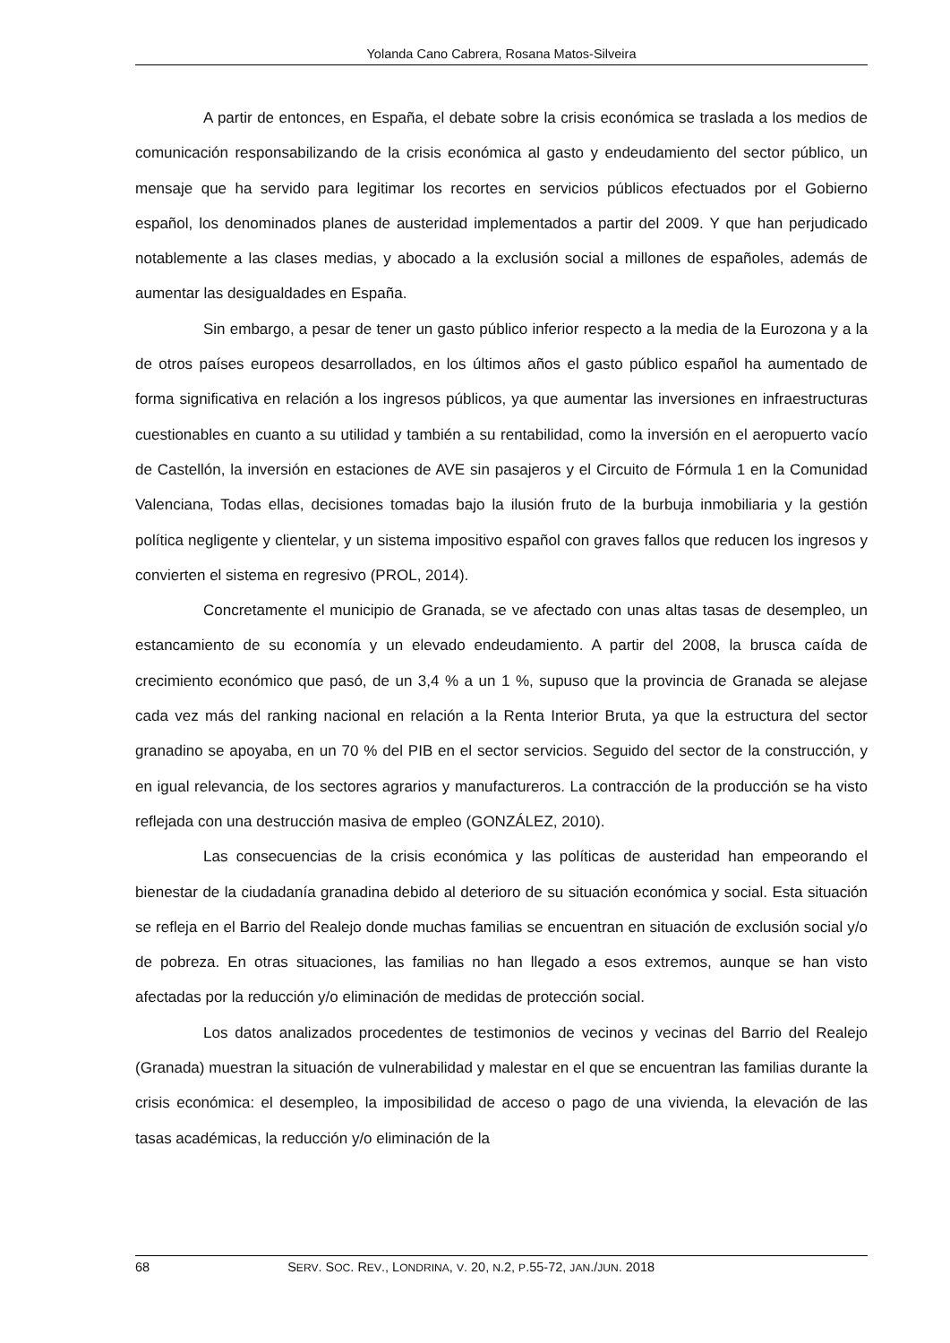Yolanda Cano Cabrera, Rosana Matos-Silveira
A partir de entonces, en España, el debate sobre la crisis económica se traslada a los medios de comunicación responsabilizando de la crisis económica al gasto y endeudamiento del sector público, un mensaje que ha servido para legitimar los recortes en servicios públicos efectuados por el Gobierno español, los denominados planes de austeridad implementados a partir del 2009. Y que han perjudicado notablemente a las clases medias, y abocado a la exclusión social a millones de españoles, además de aumentar las desigualdades en España.
Sin embargo, a pesar de tener un gasto público inferior respecto a la media de la Eurozona y a la de otros países europeos desarrollados, en los últimos años el gasto público español ha aumentado de forma significativa en relación a los ingresos públicos, ya que aumentar las inversiones en infraestructuras cuestionables en cuanto a su utilidad y también a su rentabilidad, como la inversión en el aeropuerto vacío de Castellón, la inversión en estaciones de AVE sin pasajeros y el Circuito de Fórmula 1 en la Comunidad Valenciana, Todas ellas, decisiones tomadas bajo la ilusión fruto de la burbuja inmobiliaria y la gestión política negligente y clientelar, y un sistema impositivo español con graves fallos que reducen los ingresos y convierten el sistema en regresivo (PROL, 2014).
Concretamente el municipio de Granada, se ve afectado con unas altas tasas de desempleo, un estancamiento de su economía y un elevado endeudamiento. A partir del 2008, la brusca caída de crecimiento económico que pasó, de un 3,4 % a un 1 %, supuso que la provincia de Granada se alejase cada vez más del ranking nacional en relación a la Renta Interior Bruta, ya que la estructura del sector granadino se apoyaba, en un 70 % del PIB en el sector servicios. Seguido del sector de la construcción, y en igual relevancia, de los sectores agrarios y manufactureros. La contracción de la producción se ha visto reflejada con una destrucción masiva de empleo (GONZÁLEZ, 2010).
Las consecuencias de la crisis económica y las políticas de austeridad han empeorando el bienestar de la ciudadanía granadina debido al deterioro de su situación económica y social. Esta situación se refleja en el Barrio del Realejo donde muchas familias se encuentran en situación de exclusión social y/o de pobreza. En otras situaciones, las familias no han llegado a esos extremos, aunque se han visto afectadas por la reducción y/o eliminación de medidas de protección social.
Los datos analizados procedentes de testimonios de vecinos y vecinas del Barrio del Realejo (Granada) muestran la situación de vulnerabilidad y malestar en el que se encuentran las familias durante la crisis económica: el desempleo, la imposibilidad de acceso o pago de una vivienda, la elevación de las tasas académicas, la reducción y/o eliminación de la
68 SERV. SOC. REV., LONDRINA, V. 20, N.2, P.55-72, JAN./JUN. 2018